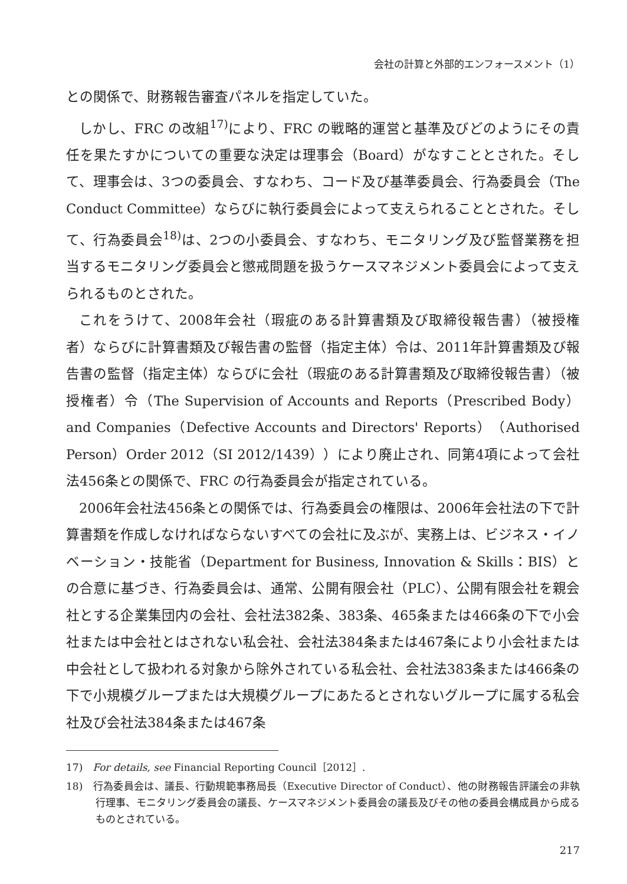会社の計算と外部的エンフォースメント（1）
との関係で、財務報告審査パネルを指定していた。
しかし、FRC の改組<sup>17)</sup>により、FRC の戦略的運営と基準及びどのようにその責任を果たすかについての重要な決定は理事会（Board）がなすこととされた。そして、理事会は、3つの委員会、すなわち、コード及び基準委員会、行為委員会（The Conduct Committee）ならびに執行委員会によって支えられることとされた。そして、行為委員会<sup>18)</sup>は、2つの小委員会、すなわち、モニタリング及び監督業務を担当するモニタリング委員会と懲戒問題を扱うケースマネジメント委員会によって支えられるものとされた。
これをうけて、2008年会社（瑕疵のある計算書類及び取締役報告書）（被授権者）ならびに計算書類及び報告書の監督（指定主体）令は、2011年計算書類及び報告書の監督（指定主体）ならびに会社（瑕疵のある計算書類及び取締役報告書）（被授権者）令（The Supervision of Accounts and Reports（Prescribed Body）and Companies（Defective Accounts and Directors' Reports）（Authorised Person）Order 2012（SI 2012/1439））により廃止され、同第4項によって会社法456条との関係で、FRC の行為委員会が指定されている。
2006年会社法456条との関係では、行為委員会の権限は、2006年会社法の下で計算書類を作成しなければならないすべての会社に及ぶが、実務上は、ビジネス・イノベーション・技能省（Department for Business, Innovation & Skills：BIS）との合意に基づき、行為委員会は、通常、公開有限会社（PLC）、公開有限会社を親会社とする企業集団内の会社、会社法382条、383条、465条または466条の下で小会社または中会社とはされない私会社、会社法384条または467条により小会社または中会社として扱われる対象から除外されている私会社、会社法383条または466条の下で小規模グループまたは大規模グループにあたるとされないグループに属する私会社及び会社法384条または467条
17)　For details, see Financial Reporting Council［2012］.
18)　行為委員会は、議長、行動規範事務局長（Executive Director of Conduct）、他の財務報告評議会の非執行理事、モニタリング委員会の議長、ケースマネジメント委員会の議長及びその他の委員会構成員から成るものとされている。
217